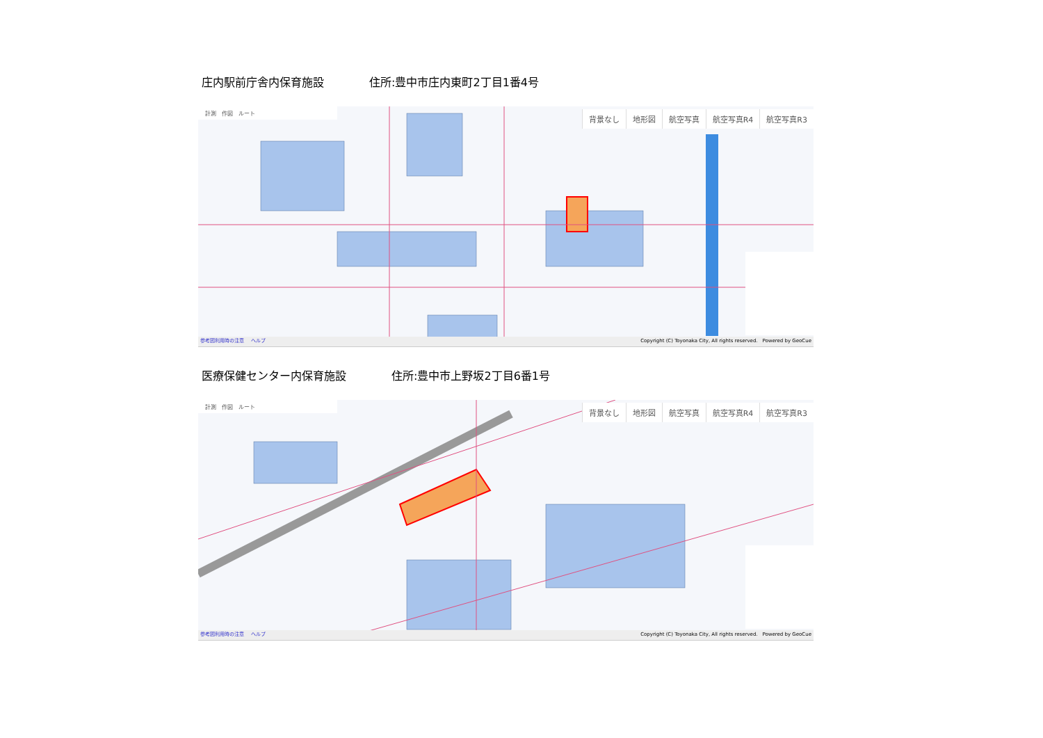庄内駅前庁舎内保育施設 住所:豊中市庄内東町2丁目1番4号
計測　作図　ルート
背景なし 地形図 航空写真 航空写真R4 航空写真R3
参考図利用時の注意 ヘルプ Copyright (C) Toyonaka City, All rights reserved.　Powered by GeoCue
医療保健センター内保育施設 住所:豊中市上野坂2丁目6番1号
計測　作図　ルート
背景なし 地形図 航空写真 航空写真R4 航空写真R3
参考図利用時の注意 ヘルプ Copyright (C) Toyonaka City, All rights reserved.　Powered by GeoCue